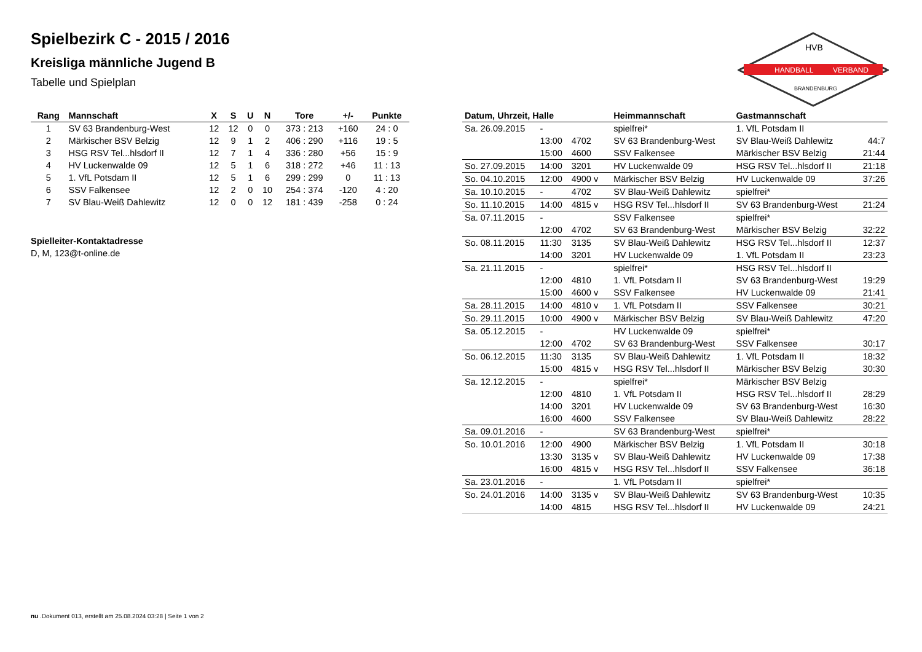Spielbezirk C - 2015 / 2016
Kreisliga männliche Jugend B
Tabelle und Spielplan
HANDBALL
VERBAND
HVB
BRANDENBURG
| Rang | Mannschaft | X | S | U | N | Tore | +/- | Punkte |
| --- | --- | --- | --- | --- | --- | --- | --- | --- |
| 1 | SV 63 Brandenburg-West | 12 | 12 | 0 | 0 | 373 : 213 | +160 | 24 : 0 |
| 2 | Märkischer BSV Belzig | 12 | 9 | 1 | 2 | 406 : 290 | +116 | 19 : 5 |
| 3 | HSG RSV Tel...hlsdorf II | 12 | 7 | 1 | 4 | 336 : 280 | +56 | 15 : 9 |
| 4 | HV Luckenwalde 09 | 12 | 5 | 1 | 6 | 318 : 272 | +46 | 11 : 13 |
| 5 | 1. VfL Potsdam II | 12 | 5 | 1 | 6 | 299 : 299 | 0 | 11 : 13 |
| 6 | SSV Falkensee | 12 | 2 | 0 | 10 | 254 : 374 | -120 | 4 : 20 |
| 7 | SV Blau-Weiß Dahlewitz | 12 | 0 | 0 | 12 | 181 : 439 | -258 | 0 : 24 |
Spielleiter-Kontaktadresse
D, M, 123@t-online.de
| Datum, Uhrzeit, Halle | | | | Heimmannschaft | Gastmannschaft | |
| --- | --- | --- | --- | --- | --- | --- |
| Sa. 26.09.2015 | - | | | spielfrei* | 1. VfL Potsdam II | |
| | 13:00 | 4702 | | SV 63 Brandenburg-West | SV Blau-Weiß Dahlewitz | 44:7 |
| | 15:00 | 4600 | | SSV Falkensee | Märkischer BSV Belzig | 21:44 |
| So. 27.09.2015 | 14:00 | 3201 | | HV Luckenwalde 09 | HSG RSV Tel...hlsdorf II | 21:18 |
| So. 04.10.2015 | 12:00 | 4900 v | | Märkischer BSV Belzig | HV Luckenwalde 09 | 37:26 |
| Sa. 10.10.2015 | - | 4702 | | SV Blau-Weiß Dahlewitz | spielfrei* | |
| So. 11.10.2015 | 14:00 | 4815 v | | HSG RSV Tel...hlsdorf II | SV 63 Brandenburg-West | 21:24 |
| Sa. 07.11.2015 | - | | | SSV Falkensee | spielfrei* | |
| | 12:00 | 4702 | | SV 63 Brandenburg-West | Märkischer BSV Belzig | 32:22 |
| So. 08.11.2015 | 11:30 | 3135 | | SV Blau-Weiß Dahlewitz | HSG RSV Tel...hlsdorf II | 12:37 |
| | 14:00 | 3201 | | HV Luckenwalde 09 | 1. VfL Potsdam II | 23:23 |
| Sa. 21.11.2015 | - | | | spielfrei* | HSG RSV Tel...hlsdorf II | |
| | 12:00 | 4810 | | 1. VfL Potsdam II | SV 63 Brandenburg-West | 19:29 |
| | 15:00 | 4600 v | | SSV Falkensee | HV Luckenwalde 09 | 21:41 |
| Sa. 28.11.2015 | 14:00 | 4810 v | | 1. VfL Potsdam II | SSV Falkensee | 30:21 |
| So. 29.11.2015 | 10:00 | 4900 v | | Märkischer BSV Belzig | SV Blau-Weiß Dahlewitz | 47:20 |
| Sa. 05.12.2015 | - | | | HV Luckenwalde 09 | spielfrei* | |
| | 12:00 | 4702 | | SV 63 Brandenburg-West | SSV Falkensee | 30:17 |
| So. 06.12.2015 | 11:30 | 3135 | | SV Blau-Weiß Dahlewitz | 1. VfL Potsdam II | 18:32 |
| | 15:00 | 4815 v | | HSG RSV Tel...hlsdorf II | Märkischer BSV Belzig | 30:30 |
| Sa. 12.12.2015 | - | | | spielfrei* | Märkischer BSV Belzig | |
| | 12:00 | 4810 | | 1. VfL Potsdam II | HSG RSV Tel...hlsdorf II | 28:29 |
| | 14:00 | 3201 | | HV Luckenwalde 09 | SV 63 Brandenburg-West | 16:30 |
| | 16:00 | 4600 | | SSV Falkensee | SV Blau-Weiß Dahlewitz | 28:22 |
| Sa. 09.01.2016 | - | | | SV 63 Brandenburg-West | spielfrei* | |
| So. 10.01.2016 | 12:00 | 4900 | | Märkischer BSV Belzig | 1. VfL Potsdam II | 30:18 |
| | 13:30 | 3135 v | | SV Blau-Weiß Dahlewitz | HV Luckenwalde 09 | 17:38 |
| | 16:00 | 4815 v | | HSG RSV Tel...hlsdorf II | SSV Falkensee | 36:18 |
| Sa. 23.01.2016 | - | | | 1. VfL Potsdam II | spielfrei* | |
| So. 24.01.2016 | 14:00 | 3135 v | | SV Blau-Weiß Dahlewitz | SV 63 Brandenburg-West | 10:35 |
| | 14:00 | 4815 | | HSG RSV Tel...hlsdorf II | HV Luckenwalde 09 | 24:21 |
nu .Dokument 013, erstellt am 25.08.2024 03:28 | Seite 1 von 2